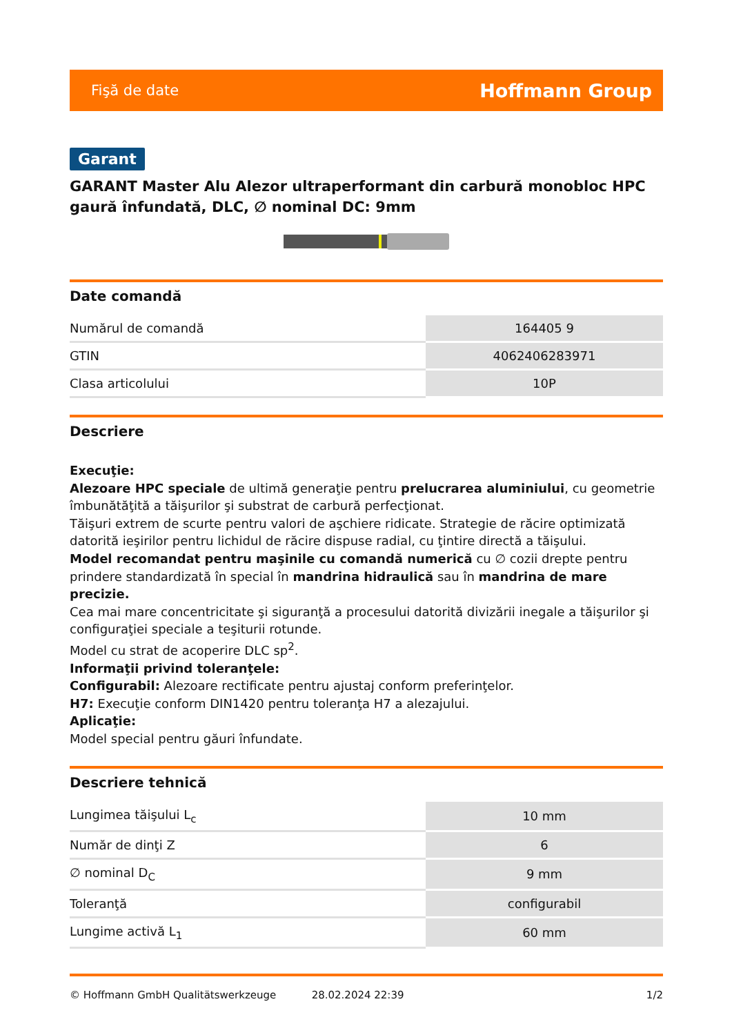Fişă de date Hoffmann Group
Garant
GARANT Master Alu Alezor ultraperformant din carbură monobloc HPC gaură înfundată, DLC, ∅ nominal DC: 9mm
Date comandă
| Numărul de comandă | 164405 9 |
| GTIN | 4062406283971 |
| Clasa articolului | 10P |
Descriere
Execuţie:
Alezoare HPC speciale de ultimă generaţie pentru prelucrarea aluminiului, cu geometrie îmbunătăţită a tăişurilor şi substrat de carbură perfecţionat.
Tăişuri extrem de scurte pentru valori de aşchiere ridicate. Strategie de răcire optimizată datorită ieşirilor pentru lichidul de răcire dispuse radial, cu ţintire directă a tăişului.
Model recomandat pentru maşinile cu comandă numerică cu ∅ cozii drepte pentru prindere standardizată în special în mandrina hidraulică sau în mandrina de mare precizie.
Cea mai mare concentricitate şi siguranţă a procesului datorită divizării inegale a tăişurilor şi configuraţiei speciale a teşiturii rotunde.
Model cu strat de acoperire DLC sp<sup>2</sup>.
Informaţii privind toleranţele:
Configurabil: Alezoare rectificate pentru ajustaj conform preferinţelor.
H7: Execuţie conform DIN1420 pentru toleranţa H7 a alezajului.
Aplicaţie:
Model special pentru găuri înfundate.
Descriere tehnică
| Lungimea tăişului L<sub>c</sub> | 10 mm |
| Număr de dinţi Z | 6 |
| ∅ nominal D<sub>C</sub> | 9 mm |
| Toleranţă | configurabil |
| Lungime activă L<sub>1</sub> | 60 mm |
© Hoffmann GmbH Qualitätswerkzeuge 28.02.2024 22:39 1/2